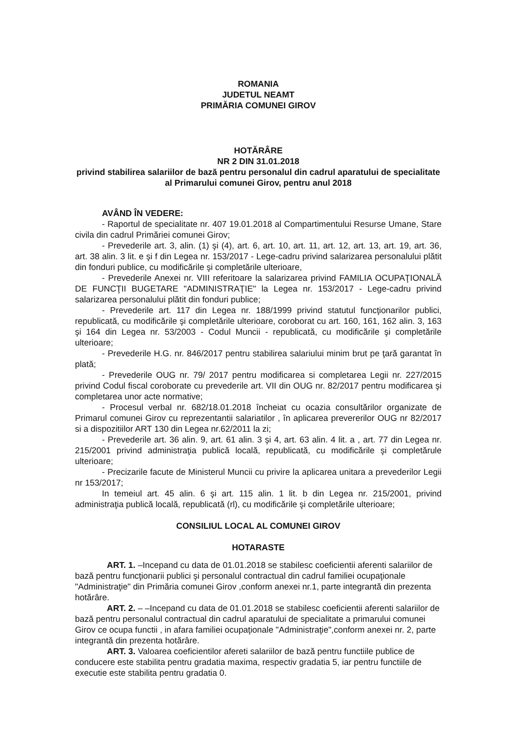ROMANIA
JUDETUL NEAMT
PRIMĂRIA COMUNEI GIROV
HOTĂRÂRE
NR 2 DIN 31.01.2018
privind stabilirea salariilor de bază pentru personalul din cadrul aparatului de specialitate al Primarului comunei Girov, pentru anul 2018
AVÂND ÎN VEDERE:
- Raportul de specialitate nr. 407 19.01.2018 al Compartimentului Resurse Umane, Stare civila din cadrul Primăriei comunei Girov;
- Prevederile art. 3, alin. (1) şi (4), art. 6, art. 10, art. 11, art. 12, art. 13, art. 19, art. 36, art. 38 alin. 3 lit. e şi f din Legea nr. 153/2017 - Lege-cadru privind salarizarea personalului plătit din fonduri publice, cu modificările şi completările ulterioare,
- Prevederile Anexei nr. VIII referitoare la salarizarea privind FAMILIA OCUPAŢIONALĂ DE FUNCŢII BUGETARE "ADMINISTRAŢIE" la Legea nr. 153/2017 - Lege-cadru privind salarizarea personalului plătit din fonduri publice;
- Prevederile art. 117 din Legea nr. 188/1999 privind statutul funcţionarilor publici, republicată, cu modificările şi completările ulterioare, coroborat cu art. 160, 161, 162 alin. 3, 163 şi 164 din Legea nr. 53/2003 - Codul Muncii - republicată, cu modificările şi completările ulterioare;
- Prevederile H.G. nr. 846/2017 pentru stabilirea salariului minim brut pe ţară garantat în plată;
- Prevederile OUG nr. 79/ 2017 pentru modificarea si completarea Legii nr. 227/2015 privind Codul fiscal coroborate cu prevederile art. VII din OUG nr. 82/2017 pentru modificarea şi completarea unor acte normative;
- Procesul verbal nr. 682/18.01.2018 încheiat cu ocazia consultărilor organizate de Primarul comunei Girov cu reprezentantii salariatilor , în aplicarea prevererilor OUG nr 82/2017 si a dispozitiilor ART 130 din Legea nr.62/2011 la zi;
- Prevederile art. 36 alin. 9, art. 61 alin. 3 şi 4, art. 63 alin. 4 lit. a , art. 77 din Legea nr. 215/2001 privind administraţia publică locală, republicată, cu modificările şi completărule ulterioare;
- Precizarile facute de Ministerul Muncii cu privire la aplicarea unitara a prevederilor Legii nr 153/2017;
In temeiul art. 45 alin. 6 şi art. 115 alin. 1 lit. b din Legea nr. 215/2001, privind administraţia publică locală, republicată (rl), cu modificările şi completările ulterioare;
CONSILIUL LOCAL AL COMUNEI GIROV
HOTARASTE
ART. 1. –Incepand cu data de 01.01.2018 se stabilesc coeficientii aferenti salariilor de bază pentru funcţionarii publici şi personalul contractual din cadrul familiei ocupaţionale "Administraţie" din Primăria comunei Girov ,conform anexei nr.1, parte integrantă din prezenta hotărâre.
ART. 2. – –Incepand cu data de 01.01.2018 se stabilesc coeficientii aferenti salariilor de bază pentru personalul contractual din cadrul aparatului de specialitate a primarului comunei Girov ce ocupa functii , in afara familiei ocupaţionale "Administraţie",conform anexei nr. 2, parte integrantă din prezenta hotărâre.
ART. 3. Valoarea coeficientilor afereti salariilor de bază pentru functiile publice de conducere este stabilita pentru gradatia maxima, respectiv gradatia 5, iar pentru functiile de executie este stabilita pentru gradatia 0.